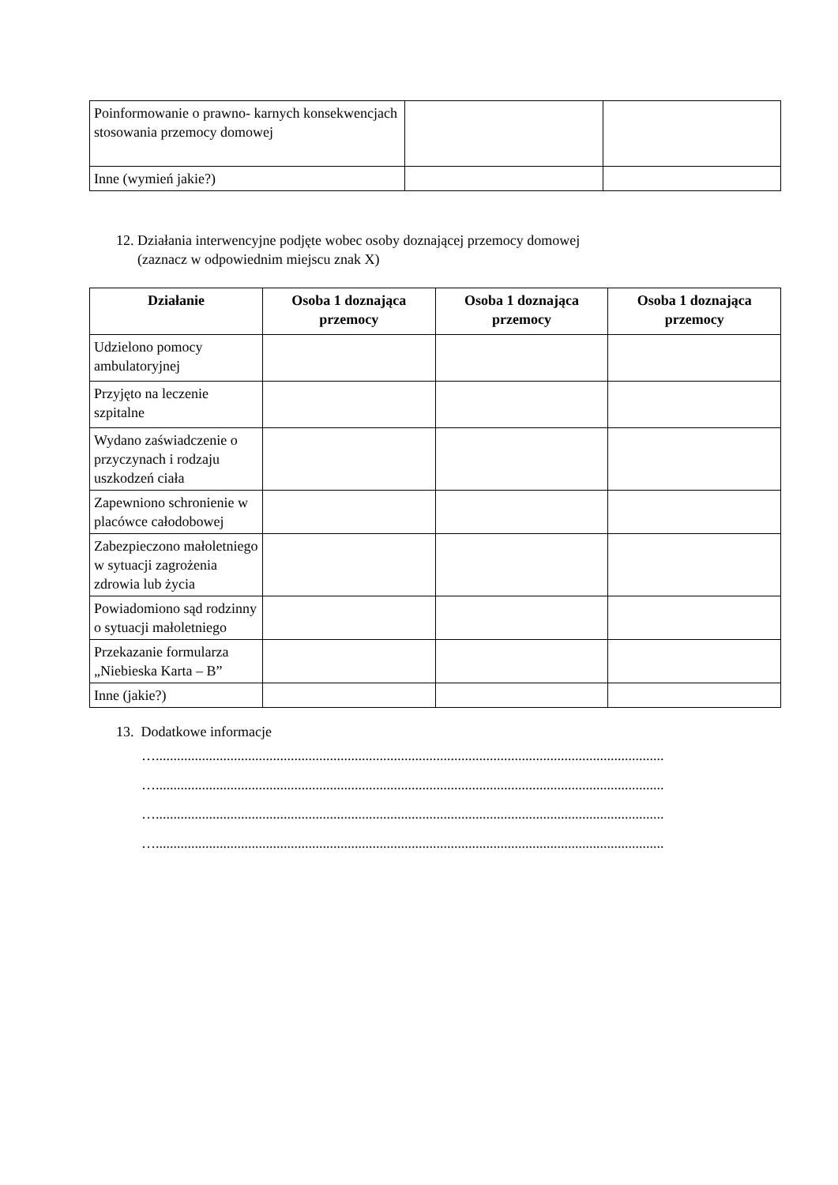| Poinformowanie o prawno- karnych konsekwencjach stosowania przemocy domowej | | |
| Inne (wymień jakie?) | | |
12. Działania interwencyjne podjęte wobec osoby doznającej przemocy domowej
(zaznacz w odpowiednim miejscu znak X)
| Działanie | Osoba 1 doznająca przemocy | Osoba 1 doznająca przemocy | Osoba 1 doznająca przemocy |
| --- | --- | --- | --- |
| Udzielono pomocy ambulatoryjnej | | | |
| Przyjęto na leczenie szpitalne | | | |
| Wydano zaświadczenie o przyczynach i rodzaju uszkodzeń ciała | | | |
| Zapewniono schronienie w placówce całodobowej | | | |
| Zabezpieczono małoletniego w sytuacji zagrożenia zdrowia lub życia | | | |
| Powiadomiono sąd rodzinny o sytuacji małoletniego | | | |
| Przekazanie formularza „Niebieska Karta – B” | | | |
| Inne (jakie?) | | | |
13. Dodatkowe informacje
…...............................................................................................................................................
…...............................................................................................................................................
…...............................................................................................................................................
…...............................................................................................................................................